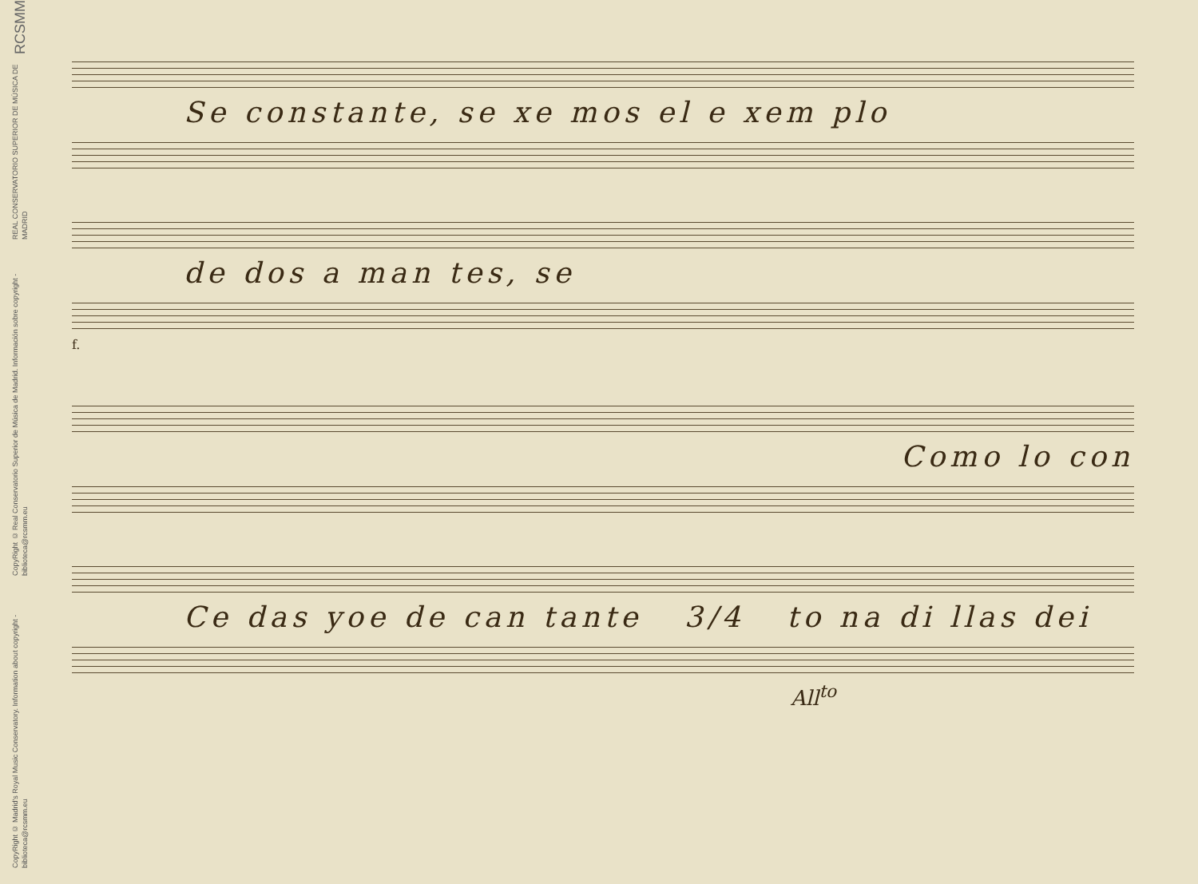RCSMM
REAL CONSERVATORIO SUPERIOR DE MÚSICA DE MADRID
CopyRight © Real Conservatorio Superior de Música de Madrid. Información sobre copyright - biblioteca@rcsmm.eu
CopyRight © Madrid's Royal Music Conservatory. Information about copyright - biblioteca@rcsmm.eu
Se constante, se xe mos el e xem plo
de dos a man tes, se
f.
Como lo con
Ce das yoe de can tante 3/4 to na di llas dei
All<sup>to</sup>